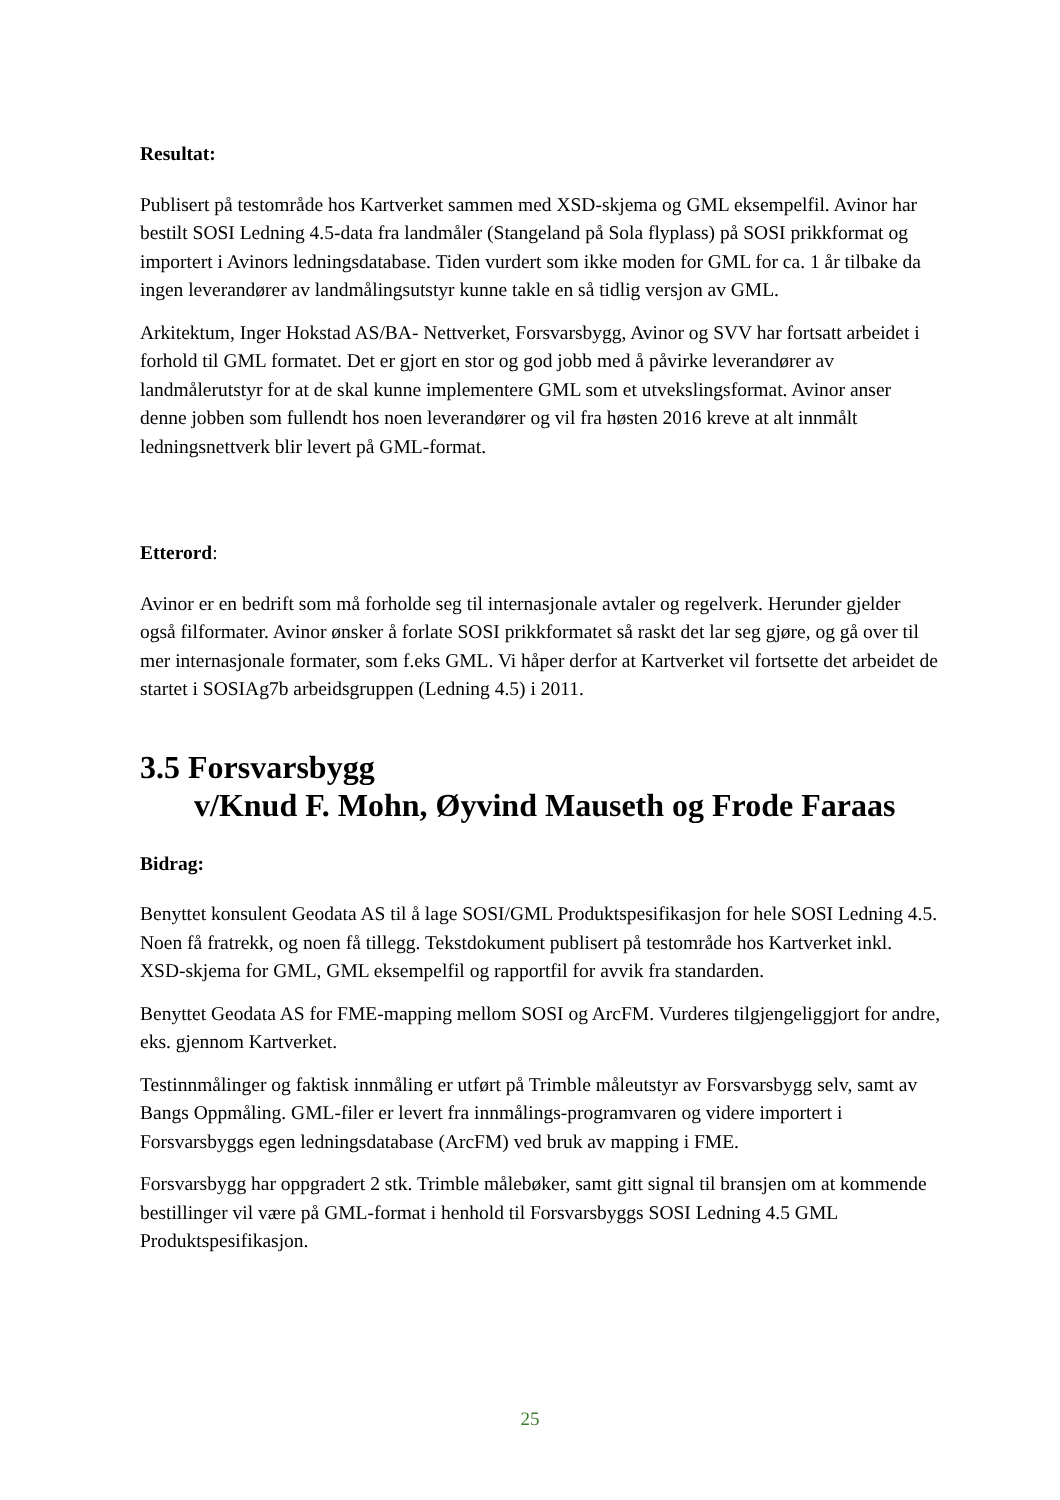Resultat:
Publisert på testområde hos Kartverket sammen med XSD-skjema og GML eksempelfil. Avinor har bestilt SOSI Ledning 4.5-data fra landmåler (Stangeland på Sola flyplass) på SOSI prikkformat og importert i Avinors ledningsdatabase. Tiden vurdert som ikke moden for GML for ca. 1 år tilbake da ingen leverandører av landmålingsutstyr kunne takle en så tidlig versjon av GML.
Arkitektum, Inger Hokstad AS/BA- Nettverket, Forsvarsbygg, Avinor og SVV har fortsatt arbeidet i forhold til GML formatet. Det er gjort en stor og god jobb med å påvirke leverandører av landmålerutstyr for at de skal kunne implementere GML som et utvekslingsformat. Avinor anser denne jobben som fullendt hos noen leverandører og vil fra høsten 2016 kreve at alt innmålt ledningsnettverk blir levert på GML-format.
Etterord:
Avinor er en bedrift som må forholde seg til internasjonale avtaler og regelverk. Herunder gjelder også filformater. Avinor ønsker å forlate SOSI prikkformatet så raskt det lar seg gjøre, og gå over til mer internasjonale formater, som f.eks GML. Vi håper derfor at Kartverket vil fortsette det arbeidet de startet i SOSIAg7b arbeidsgruppen (Ledning 4.5) i 2011.
3.5 Forsvarsbygg
v/Knud F. Mohn, Øyvind Mauseth og Frode Faraas
Bidrag:
Benyttet konsulent Geodata AS til å lage SOSI/GML Produktspesifikasjon for hele SOSI Ledning 4.5. Noen få fratrekk, og noen få tillegg. Tekstdokument publisert på testområde hos Kartverket inkl. XSD-skjema for GML, GML eksempelfil og rapportfil for avvik fra standarden.
Benyttet Geodata AS for FME-mapping mellom SOSI og ArcFM. Vurderes tilgjengeliggjort for andre, eks. gjennom Kartverket.
Testinnmålinger og faktisk innmåling er utført på Trimble måleutstyr av Forsvarsbygg selv, samt av Bangs Oppmåling. GML-filer er levert fra innmålings-programvaren og videre importert i Forsvarsbyggs egen ledningsdatabase (ArcFM) ved bruk av mapping i FME.
Forsvarsbygg har oppgradert 2 stk. Trimble målebøker, samt gitt signal til bransjen om at kommende bestillinger vil være på GML-format i henhold til Forsvarsbyggs SOSI Ledning 4.5 GML Produktspesifikasjon.
25